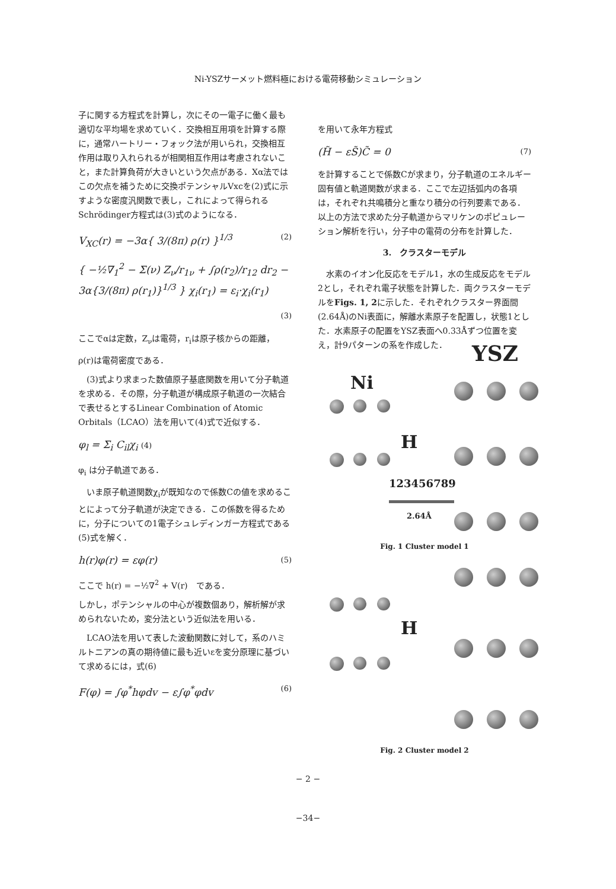Ni-YSZサーメット燃料極における電荷移動シミュレーション
子に関する方程式を計算し，次にその一電子に働く最も適切な平均場を求めていく．交換相互用項を計算する際に，通常ハートリー・フォック法が用いられ，交換相互作用は取り入れられるが相関相互作用は考慮されないこと，また計算負荷が大きいという欠点がある．Xα法ではこの欠点を補うために交換ポテンシャルVxcを(2)式に示すような密度汎関数で表し，これによって得られるSchrödinger方程式は(3)式のようになる．
V<sub>XC</sub>(r) = −3α{ 3/(8π) ρ(r) }<sup>1/3</sup> (2)
{ −½∇<sub>1</sub><sup>2</sup> − Σ(ν) Z<sub>ν</sub>/r<sub>1ν</sub> + ∫ρ(r<sub>2</sub>)/r<sub>12</sub> dr<sub>2</sub> − 3α{3/(8π) ρ(r<sub>1</sub>)}<sup>1/3</sup> } χ<sub>i</sub>(r<sub>1</sub>) = ε<sub>i</sub>·χ<sub>i</sub>(r<sub>1</sub>)
(3)
ここでαは定数，Z<sub>ν</sub>は電荷，r<sub>i</sub>は原子核からの距離，
ρ(r)は電荷密度である．
　(3)式より求まった数値原子基底関数を用いて分子軌道を求める．その際，分子軌道が構成原子軌道の一次結合で表せるとするLinear Combination of Atomic Orbitals（LCAO）法を用いて(4)式で近似する．
φ<sub>l</sub> = Σ<sub>i</sub> C<sub>il</sub>χ<sub>i</sub> (4)
φ<sub>i</sub> は分子軌道である．
　いま原子軌道関数χ<sub>i</sub>が既知なので係数Cの値を求めることによって分子軌道が決定できる．この係数を得るために，分子についての1電子シュレディンガー方程式である(5)式を解く．
h(r)φ(r) = εφ(r) (5)
ここで h(r) = −½∇<sup>2</sup> + V(r)　である．
しかし，ポテンシャルの中心が複数個あり，解析解が求められないため，変分法という近似法を用いる．
　LCAO法を用いて表した波動関数に対して，系のハミルトニアンの真の期待値に最も近いεを変分原理に基づいて求めるには，式(6)
F(φ) = ∫φ<sup>*</sup>hφdv − ε∫φ<sup>*</sup>φdv (6)
を用いて永年方程式
(H̃ − εS̃)C̃ = 0 (7)
を計算することで係数Cが求まり，分子軌道のエネルギー固有値と軌道関数が求まる．ここで左辺括弧内の各項は，それぞれ共鳴積分と重なり積分の行列要素である．以上の方法で求めた分子軌道からマリケンのポピュレーション解析を行い，分子中の電荷の分布を計算した．
3.　クラスターモデル
　水素のイオン化反応をモデル1，水の生成反応をモデル2とし，それぞれ電子状態を計算した．両クラスターモデルをFigs. 1, 2に示した．それぞれクラスター界面間(2.64Å)のNi表面に，解離水素原子を配置し，状態1とした．水素原子の配置をYSZ表面へ0.33Åずつ位置を変え，計9パターンの系を作成した．
YSZ
Ni
H
123456789
2.64Å
Fig. 1 Cluster model 1
H
Fig. 2 Cluster model 2
− 2 −
−34−